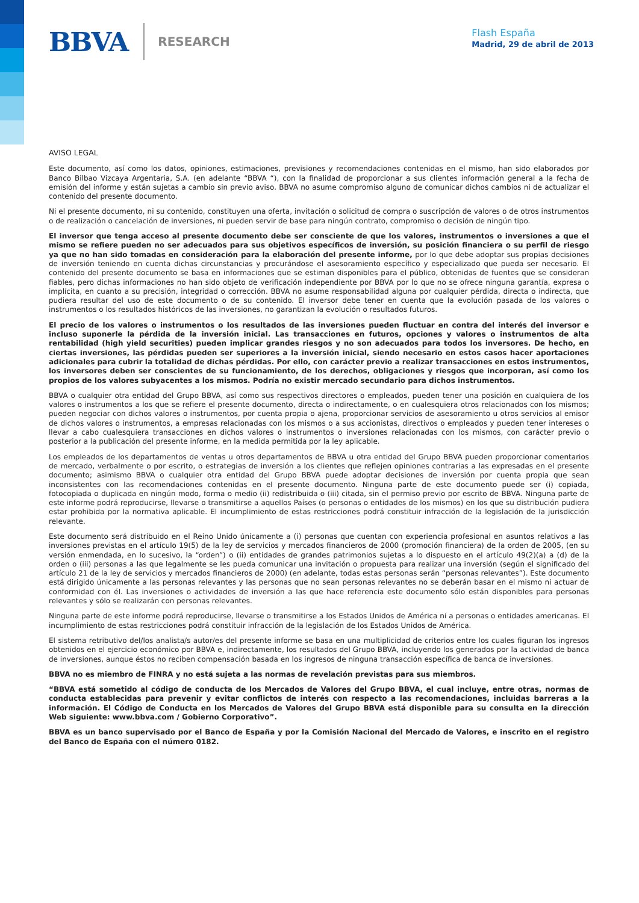BBVA RESEARCH
Flash España
Madrid, 29 de abril de 2013
AVISO LEGAL
Este documento, así como los datos, opiniones, estimaciones, previsiones y recomendaciones contenidas en el mismo, han sido elaborados por Banco Bilbao Vizcaya Argentaria, S.A. (en adelante “BBVA “), con la finalidad de proporcionar a sus clientes información general a la fecha de emisión del informe y están sujetas a cambio sin previo aviso. BBVA no asume compromiso alguno de comunicar dichos cambios ni de actualizar el contenido del presente documento.
Ni el presente documento, ni su contenido, constituyen una oferta, invitación o solicitud de compra o suscripción de valores o de otros instrumentos o de realización o cancelación de inversiones, ni pueden servir de base para ningún contrato, compromiso o decisión de ningún tipo.
El inversor que tenga acceso al presente documento debe ser consciente de que los valores, instrumentos o inversiones a que el mismo se refiere pueden no ser adecuados para sus objetivos específicos de inversión, su posición financiera o su perfil de riesgo ya que no han sido tomadas en consideración para la elaboración del presente informe, por lo que debe adoptar sus propias decisiones de inversión teniendo en cuenta dichas circunstancias y procurándose el asesoramiento específico y especializado que pueda ser necesario. El contenido del presente documento se basa en informaciones que se estiman disponibles para el público, obtenidas de fuentes que se consideran fiables, pero dichas informaciones no han sido objeto de verificación independiente por BBVA por lo que no se ofrece ninguna garantía, expresa o implícita, en cuanto a su precisión, integridad o corrección. BBVA no asume responsabilidad alguna por cualquier pérdida, directa o indirecta, que pudiera resultar del uso de este documento o de su contenido. El inversor debe tener en cuenta que la evolución pasada de los valores o instrumentos o los resultados históricos de las inversiones, no garantizan la evolución o resultados futuros.
El precio de los valores o instrumentos o los resultados de las inversiones pueden fluctuar en contra del interés del inversor e incluso suponerle la pérdida de la inversión inicial. Las transacciones en futuros, opciones y valores o instrumentos de alta rentabilidad (high yield securities) pueden implicar grandes riesgos y no son adecuados para todos los inversores. De hecho, en ciertas inversiones, las pérdidas pueden ser superiores a la inversión inicial, siendo necesario en estos casos hacer aportaciones adicionales para cubrir la totalidad de dichas pérdidas. Por ello, con carácter previo a realizar transacciones en estos instrumentos, los inversores deben ser conscientes de su funcionamiento, de los derechos, obligaciones y riesgos que incorporan, así como los propios de los valores subyacentes a los mismos. Podría no existir mercado secundario para dichos instrumentos.
BBVA o cualquier otra entidad del Grupo BBVA, así como sus respectivos directores o empleados, pueden tener una posición en cualquiera de los valores o instrumentos a los que se refiere el presente documento, directa o indirectamente, o en cualesquiera otros relacionados con los mismos; pueden negociar con dichos valores o instrumentos, por cuenta propia o ajena, proporcionar servicios de asesoramiento u otros servicios al emisor de dichos valores o instrumentos, a empresas relacionadas con los mismos o a sus accionistas, directivos o empleados y pueden tener intereses o llevar a cabo cualesquiera transacciones en dichos valores o instrumentos o inversiones relacionadas con los mismos, con carácter previo o posterior a la publicación del presente informe, en la medida permitida por la ley aplicable.
Los empleados de los departamentos de ventas u otros departamentos de BBVA u otra entidad del Grupo BBVA pueden proporcionar comentarios de mercado, verbalmente o por escrito, o estrategias de inversión a los clientes que reflejen opiniones contrarias a las expresadas en el presente documento; asimismo BBVA o cualquier otra entidad del Grupo BBVA puede adoptar decisiones de inversión por cuenta propia que sean inconsistentes con las recomendaciones contenidas en el presente documento. Ninguna parte de este documento puede ser (i) copiada, fotocopiada o duplicada en ningún modo, forma o medio (ii) redistribuida o (iii) citada, sin el permiso previo por escrito de BBVA. Ninguna parte de este informe podrá reproducirse, llevarse o transmitirse a aquellos Países (o personas o entidades de los mismos) en los que su distribución pudiera estar prohibida por la normativa aplicable. El incumplimiento de estas restricciones podrá constituir infracción de la legislación de la jurisdicción relevante.
Este documento será distribuido en el Reino Unido únicamente a (i) personas que cuentan con experiencia profesional en asuntos relativos a las inversiones previstas en el artículo 19(5) de la ley de servicios y mercados financieros de 2000 (promoción financiera) de la orden de 2005, (en su versión enmendada, en lo sucesivo, la “orden”) o (ii) entidades de grandes patrimonios sujetas a lo dispuesto en el artículo 49(2)(a) a (d) de la orden o (iii) personas a las que legalmente se les pueda comunicar una invitación o propuesta para realizar una inversión (según el significado del artículo 21 de la ley de servicios y mercados financieros de 2000) (en adelante, todas estas personas serán “personas relevantes”). Este documento está dirigido únicamente a las personas relevantes y las personas que no sean personas relevantes no se deberán basar en el mismo ni actuar de conformidad con él. Las inversiones o actividades de inversión a las que hace referencia este documento sólo están disponibles para personas relevantes y sólo se realizarán con personas relevantes.
Ninguna parte de este informe podrá reproducirse, llevarse o transmitirse a los Estados Unidos de América ni a personas o entidades americanas. El incumplimiento de estas restricciones podrá constituir infracción de la legislación de los Estados Unidos de América.
El sistema retributivo del/los analista/s autor/es del presente informe se basa en una multiplicidad de criterios entre los cuales figuran los ingresos obtenidos en el ejercicio económico por BBVA e, indirectamente, los resultados del Grupo BBVA, incluyendo los generados por la actividad de banca de inversiones, aunque éstos no reciben compensación basada en los ingresos de ninguna transacción específica de banca de inversiones.
BBVA no es miembro de FINRA y no está sujeta a las normas de revelación previstas para sus miembros.
“BBVA está sometido al código de conducta de los Mercados de Valores del Grupo BBVA, el cual incluye, entre otras, normas de conducta establecidas para prevenir y evitar conflictos de interés con respecto a las recomendaciones, incluidas barreras a la información. El Código de Conducta en los Mercados de Valores del Grupo BBVA está disponible para su consulta en la dirección Web siguiente: www.bbva.com / Gobierno Corporativo”.
BBVA es un banco supervisado por el Banco de España y por la Comisión Nacional del Mercado de Valores, e inscrito en el registro del Banco de España con el número 0182.